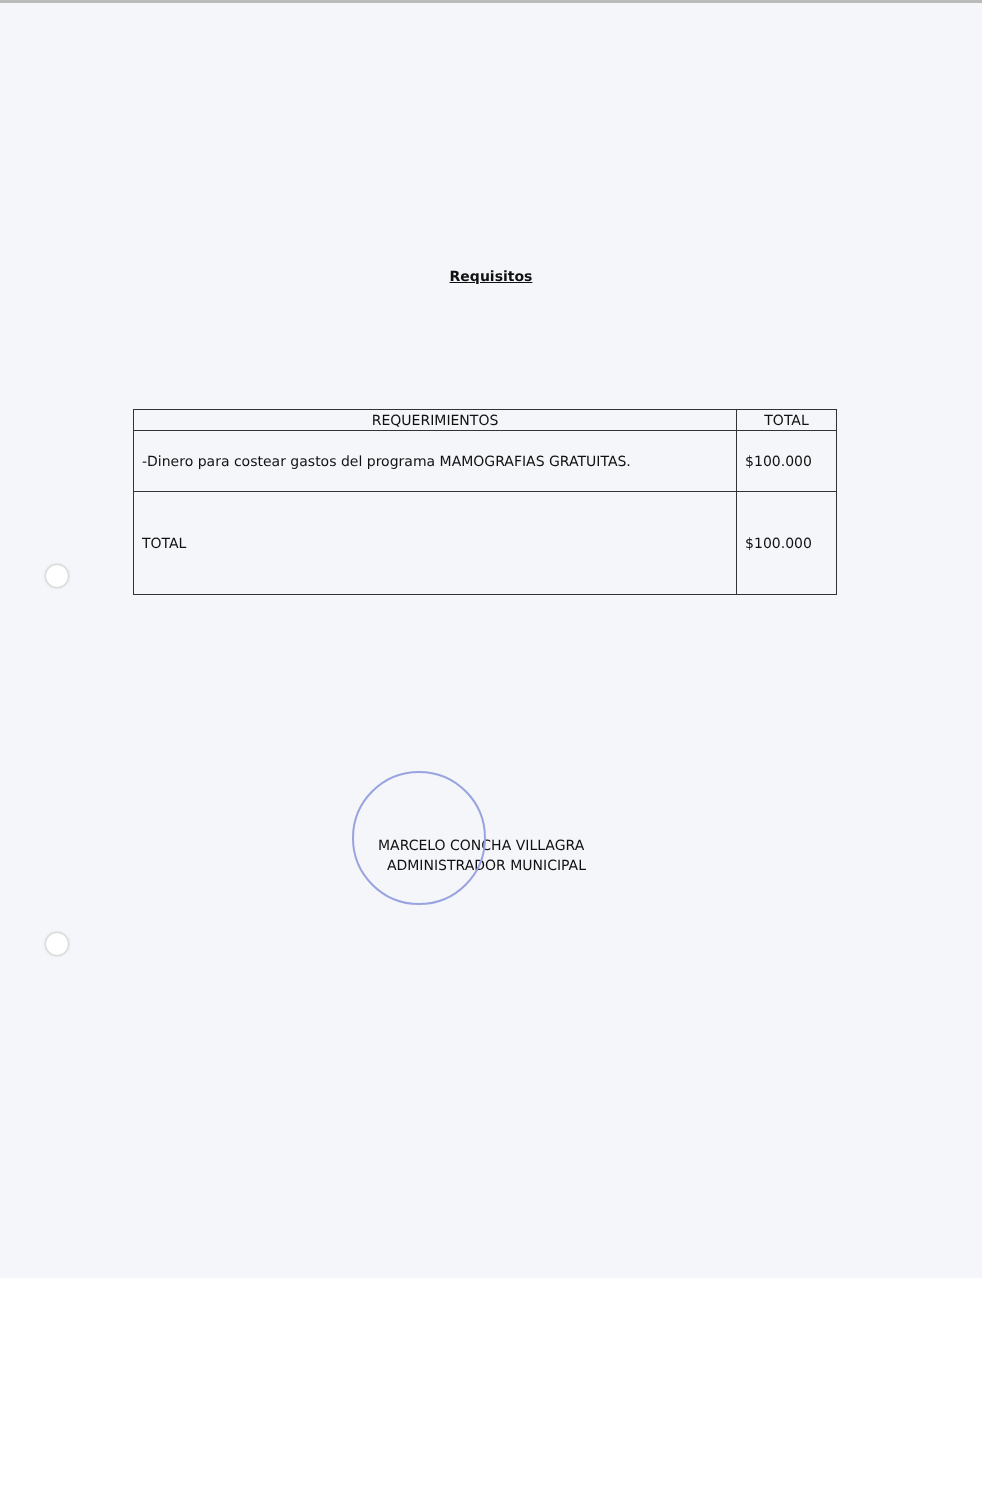Requisitos
| REQUERIMIENTOS | TOTAL |
| --- | --- |
| -Dinero para costear gastos del programa MAMOGRAFIAS GRATUITAS. | $100.000 |
| TOTAL | $100.000 |
MARCELO CONCHA VILLAGRA
ADMINISTRADOR MUNICIPAL